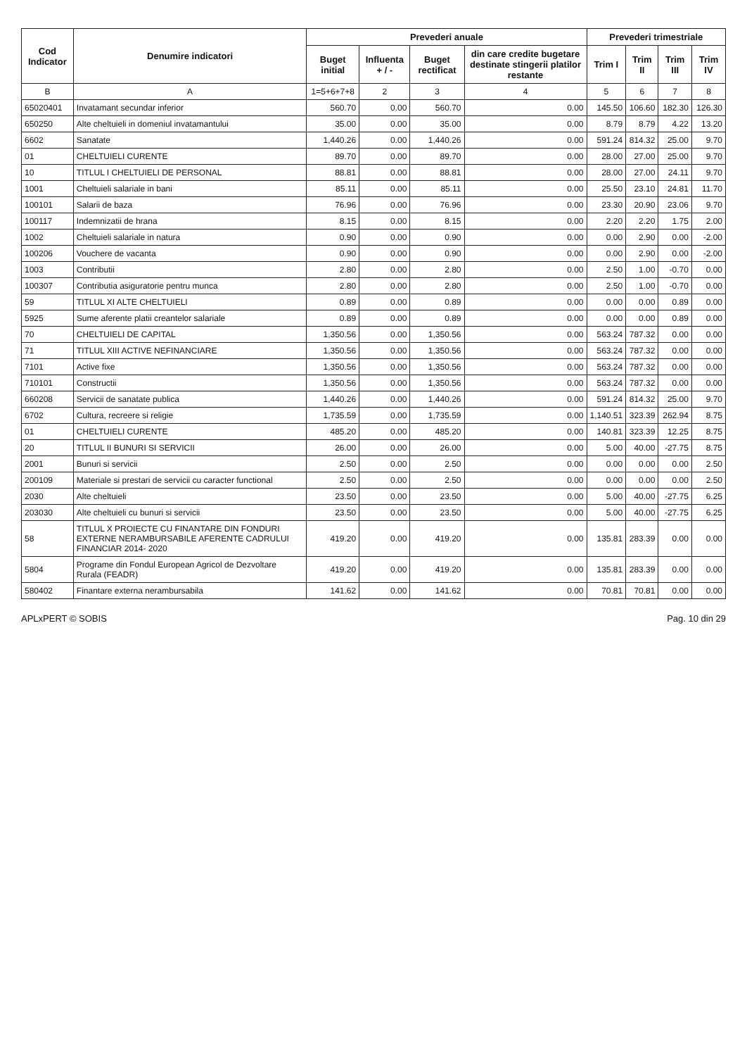| Cod Indicator | Denumire indicatori | Prevederi anuale | | | | Prevederi trimestriale | | | |
| --- | --- | --- | --- | --- | --- | --- | --- | --- | --- |
| | | Buget initial | Influenta + / - | Buget rectificat | din care credite bugetare destinate stingerii platilor restante | Trim I | Trim II | Trim III | Trim IV |
| B | A | 1=5+6+7+8 | 2 | 3 | 4 | 5 | 6 | 7 | 8 |
| 65020401 | Invatamant secundar inferior | 560.70 | 0.00 | 560.70 | 0.00 | 145.50 | 106.60 | 182.30 | 126.30 |
| 650250 | Alte cheltuieli in domeniul invatamantului | 35.00 | 0.00 | 35.00 | 0.00 | 8.79 | 8.79 | 4.22 | 13.20 |
| 6602 | Sanatate | 1,440.26 | 0.00 | 1,440.26 | 0.00 | 591.24 | 814.32 | 25.00 | 9.70 |
| 01 | CHELTUIELI CURENTE | 89.70 | 0.00 | 89.70 | 0.00 | 28.00 | 27.00 | 25.00 | 9.70 |
| 10 | TITLUL I CHELTUIELI DE PERSONAL | 88.81 | 0.00 | 88.81 | 0.00 | 28.00 | 27.00 | 24.11 | 9.70 |
| 1001 | Cheltuieli salariale in bani | 85.11 | 0.00 | 85.11 | 0.00 | 25.50 | 23.10 | 24.81 | 11.70 |
| 100101 | Salarii de baza | 76.96 | 0.00 | 76.96 | 0.00 | 23.30 | 20.90 | 23.06 | 9.70 |
| 100117 | Indemnizatii de hrana | 8.15 | 0.00 | 8.15 | 0.00 | 2.20 | 2.20 | 1.75 | 2.00 |
| 1002 | Cheltuieli salariale in natura | 0.90 | 0.00 | 0.90 | 0.00 | 0.00 | 2.90 | 0.00 | -2.00 |
| 100206 | Vouchere de vacanta | 0.90 | 0.00 | 0.90 | 0.00 | 0.00 | 2.90 | 0.00 | -2.00 |
| 1003 | Contributii | 2.80 | 0.00 | 2.80 | 0.00 | 2.50 | 1.00 | -0.70 | 0.00 |
| 100307 | Contributia asiguratorie pentru munca | 2.80 | 0.00 | 2.80 | 0.00 | 2.50 | 1.00 | -0.70 | 0.00 |
| 59 | TITLUL XI ALTE CHELTUIELI | 0.89 | 0.00 | 0.89 | 0.00 | 0.00 | 0.00 | 0.89 | 0.00 |
| 5925 | Sume aferente platii creantelor salariale | 0.89 | 0.00 | 0.89 | 0.00 | 0.00 | 0.00 | 0.89 | 0.00 |
| 70 | CHELTUIELI DE CAPITAL | 1,350.56 | 0.00 | 1,350.56 | 0.00 | 563.24 | 787.32 | 0.00 | 0.00 |
| 71 | TITLUL XIII ACTIVE NEFINANCIARE | 1,350.56 | 0.00 | 1,350.56 | 0.00 | 563.24 | 787.32 | 0.00 | 0.00 |
| 7101 | Active fixe | 1,350.56 | 0.00 | 1,350.56 | 0.00 | 563.24 | 787.32 | 0.00 | 0.00 |
| 710101 | Constructii | 1,350.56 | 0.00 | 1,350.56 | 0.00 | 563.24 | 787.32 | 0.00 | 0.00 |
| 660208 | Servicii de sanatate publica | 1,440.26 | 0.00 | 1,440.26 | 0.00 | 591.24 | 814.32 | 25.00 | 9.70 |
| 6702 | Cultura, recreere si religie | 1,735.59 | 0.00 | 1,735.59 | 0.00 | 1,140.51 | 323.39 | 262.94 | 8.75 |
| 01 | CHELTUIELI CURENTE | 485.20 | 0.00 | 485.20 | 0.00 | 140.81 | 323.39 | 12.25 | 8.75 |
| 20 | TITLUL II BUNURI SI SERVICII | 26.00 | 0.00 | 26.00 | 0.00 | 5.00 | 40.00 | -27.75 | 8.75 |
| 2001 | Bunuri si servicii | 2.50 | 0.00 | 2.50 | 0.00 | 0.00 | 0.00 | 0.00 | 2.50 |
| 200109 | Materiale si prestari de servicii cu caracter functional | 2.50 | 0.00 | 2.50 | 0.00 | 0.00 | 0.00 | 0.00 | 2.50 |
| 2030 | Alte cheltuieli | 23.50 | 0.00 | 23.50 | 0.00 | 5.00 | 40.00 | -27.75 | 6.25 |
| 203030 | Alte cheltuieli cu bunuri si servicii | 23.50 | 0.00 | 23.50 | 0.00 | 5.00 | 40.00 | -27.75 | 6.25 |
| 58 | TITLUL X PROIECTE CU FINANTARE DIN FONDURI EXTERNE NERAMBURSABILE AFERENTE CADRULUI FINANCIAR 2014- 2020 | 419.20 | 0.00 | 419.20 | 0.00 | 135.81 | 283.39 | 0.00 | 0.00 |
| 5804 | Programe din Fondul European Agricol de Dezvoltare Rurala (FEADR) | 419.20 | 0.00 | 419.20 | 0.00 | 135.81 | 283.39 | 0.00 | 0.00 |
| 580402 | Finantare externa nerambursabila | 141.62 | 0.00 | 141.62 | 0.00 | 70.81 | 70.81 | 0.00 | 0.00 |
APLxPERT © SOBIS Pag. 10 din 29